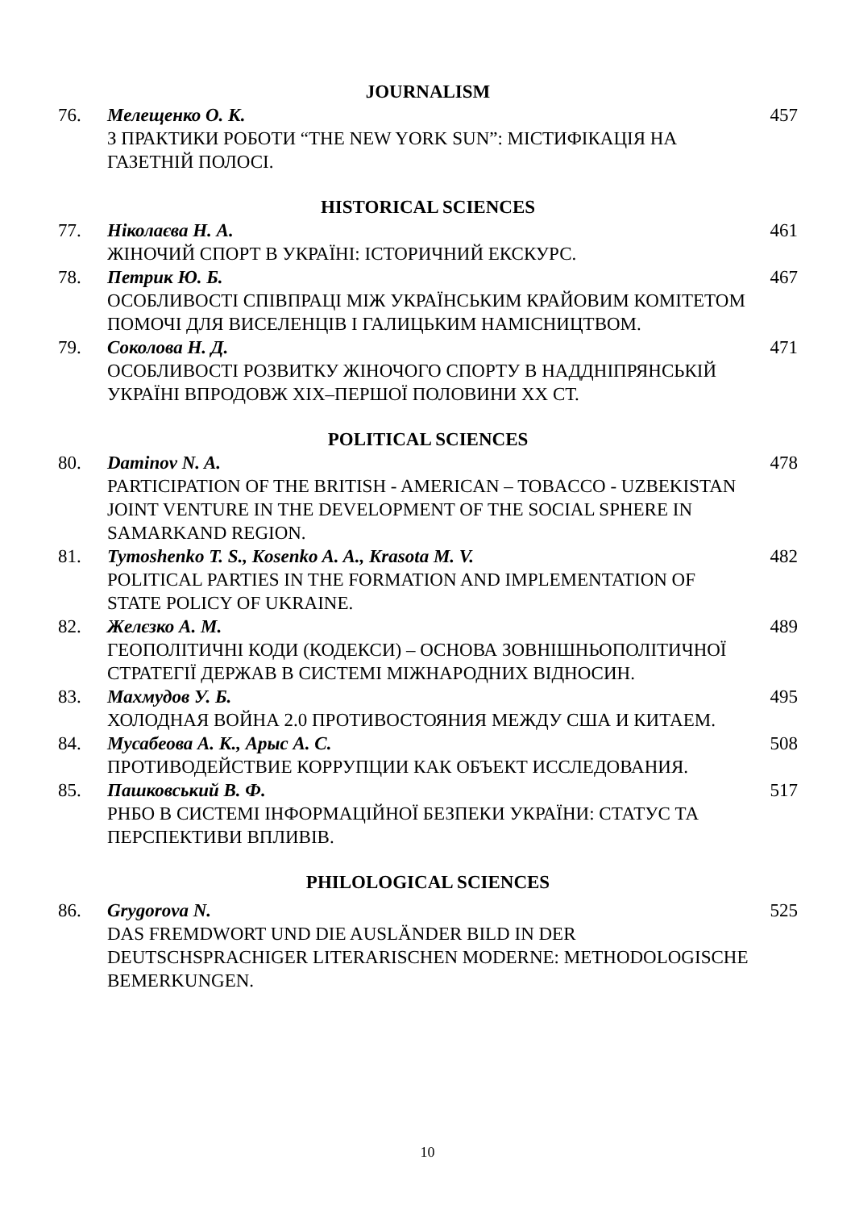JOURNALISM
76.
Мелещенко О. К.
З ПРАКТИКИ РОБОТИ “THE NEW YORK SUN”: МІСТИФІКАЦІЯ НА ГАЗЕТНІЙ ПОЛОСІ.
457
HISTORICAL SCIENCES
77.
Ніколаєва Н. А.
ЖІНОЧИЙ СПОРТ В УКРАЇНІ: ІСТОРИЧНИЙ ЕКСКУРС.
461
78.
Петрик Ю. Б.
ОСОБЛИВОСТІ СПІВПРАЦІ МІЖ УКРАЇНСЬКИМ КРАЙОВИМ КОМІТЕТОМ ПОМОЧІ ДЛЯ ВИСЕЛЕНЦІВ І ГАЛИЦЬКИМ НАМІСНИЦТВОМ.
467
79.
Соколова Н. Д.
ОСОБЛИВОСТІ РОЗВИТКУ ЖІНОЧОГО СПОРТУ В НАДДНІПРЯНСЬКІЙ УКРАЇНІ ВПРОДОВЖ ХІХ–ПЕРШОЇ ПОЛОВИНИ ХХ СТ.
471
POLITICAL SCIENCES
80.
Daminov N. A.
PARTICIPATION OF THE BRITISH - AMERICAN – TOBACCO - UZBEKISTAN JOINT VENTURE IN THE DEVELOPMENT OF THE SOCIAL SPHERE IN SAMARKAND REGION.
478
81.
Tymoshenko T. S., Kosenko A. A., Krasota M. V.
POLITICAL PARTIES IN THE FORMATION AND IMPLEMENTATION OF STATE POLICY OF UKRAINE.
482
82.
Желєзко А. М.
ГЕОПОЛІТИЧНІ КОДИ (КОДЕКСИ) – ОСНОВА ЗОВНІШНЬОПОЛІТИЧНОЇ СТРАТЕГІЇ ДЕРЖАВ В СИСТЕМІ МІЖНАРОДНИХ ВІДНОСИН.
489
83.
Махмудов У. Б.
ХОЛОДНАЯ ВОЙНА 2.0 ПРОТИВОСТОЯНИЯ МЕЖДУ США И КИТАЕМ.
495
84.
Мусабеова А. К., Арыс А. С.
ПРОТИВОДЕЙСТВИЕ КОРРУПЦИИ КАК ОБЪЕКТ ИССЛЕДОВАНИЯ.
508
85.
Пашковський В. Ф.
РНБО В СИСТЕМІ ІНФОРМАЦІЙНОЇ БЕЗПЕКИ УКРАЇНИ: СТАТУС ТА ПЕРСПЕКТИВИ ВПЛИВІВ.
517
PHILOLOGICAL SCIENCES
86.
Grygorova N.
DAS FREMDWORT UND DIE AUSLÄNDER BILD IN DER DEUTSCHSPRACHIGER LITERARISCHEN MODERNE: METHODOLOGISCHE BEMERKUNGEN.
525
10